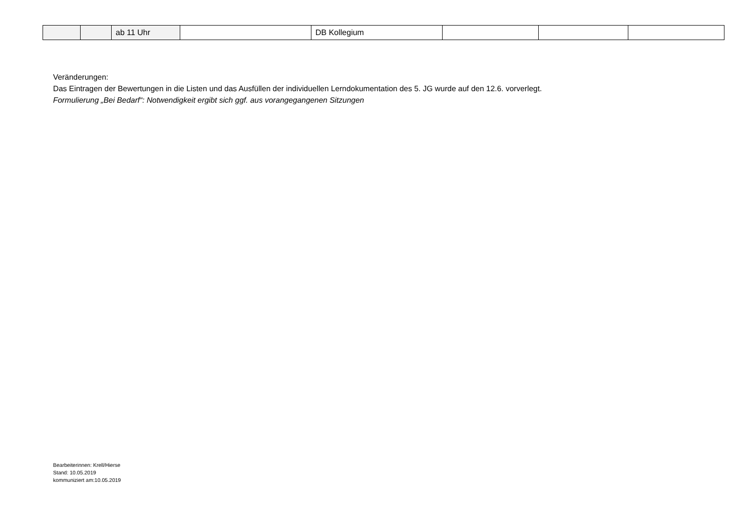| | | ab 11 Uhr | | DB Kollegium | | | |
Veränderungen:
Das Eintragen der Bewertungen in die Listen und das Ausfüllen der individuellen Lerndokumentation des 5. JG wurde auf den 12.6. vorverlegt.
Formulierung „Bei Bedarf“: Notwendigkeit ergibt sich ggf. aus vorangegangenen Sitzungen
Bearbeiterinnen: Krell/Hierse
Stand: 10.05.2019
kommuniziert am:10.05.2019